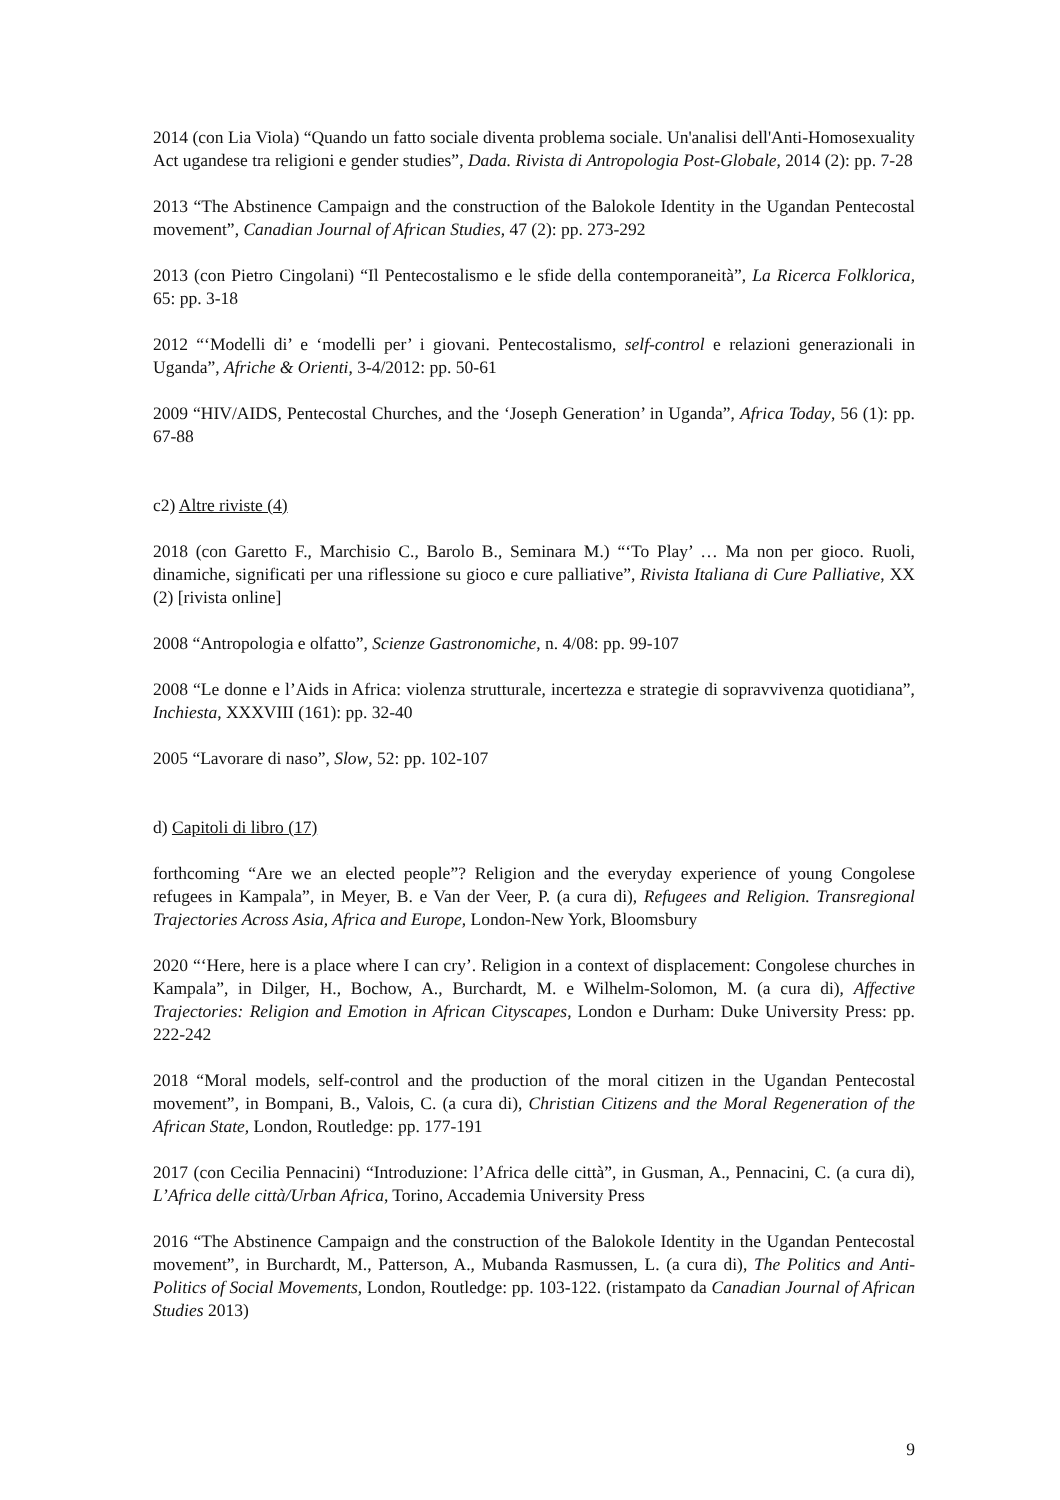2014 (con Lia Viola) “Quando un fatto sociale diventa problema sociale. Un'analisi dell'Anti-Homosexuality Act ugandese tra religioni e gender studies”, Dada. Rivista di Antropologia Post-Globale, 2014 (2): pp. 7-28
2013 “The Abstinence Campaign and the construction of the Balokole Identity in the Ugandan Pentecostal movement”, Canadian Journal of African Studies, 47 (2): pp. 273-292
2013 (con Pietro Cingolani) “Il Pentecostalismo e le sfide della contemporaneità”, La Ricerca Folklorica, 65: pp. 3-18
2012 “‘Modelli di’ e ‘modelli per’ i giovani. Pentecostalismo, self-control e relazioni generazionali in Uganda”, Afriche & Orienti, 3-4/2012: pp. 50-61
2009 “HIV/AIDS, Pentecostal Churches, and the ‘Joseph Generation’ in Uganda”, Africa Today, 56 (1): pp. 67-88
c2) Altre riviste (4)
2018 (con Garetto F., Marchisio C., Barolo B., Seminara M.) “‘To Play’ … Ma non per gioco. Ruoli, dinamiche, significati per una riflessione su gioco e cure palliative”, Rivista Italiana di Cure Palliative, XX (2) [rivista online]
2008 “Antropologia e olfatto”, Scienze Gastronomiche, n. 4/08: pp. 99-107
2008 “Le donne e l’Aids in Africa: violenza strutturale, incertezza e strategie di sopravvivenza quotidiana”, Inchiesta, XXXVIII (161): pp. 32-40
2005 “Lavorare di naso”, Slow, 52: pp. 102-107
d) Capitoli di libro (17)
forthcoming “Are we an elected people”? Religion and the everyday experience of young Congolese refugees in Kampala”, in Meyer, B. e Van der Veer, P. (a cura di), Refugees and Religion. Transregional Trajectories Across Asia, Africa and Europe, London-New York, Bloomsbury
2020 “‘Here, here is a place where I can cry’. Religion in a context of displacement: Congolese churches in Kampala”, in Dilger, H., Bochow, A., Burchardt, M. e Wilhelm-Solomon, M. (a cura di), Affective Trajectories: Religion and Emotion in African Cityscapes, London e Durham: Duke University Press: pp. 222-242
2018 “Moral models, self-control and the production of the moral citizen in the Ugandan Pentecostal movement”, in Bompani, B., Valois, C. (a cura di), Christian Citizens and the Moral Regeneration of the African State, London, Routledge: pp. 177-191
2017 (con Cecilia Pennacini) “Introduzione: l’Africa delle città”, in Gusman, A., Pennacini, C. (a cura di), L’Africa delle città/Urban Africa, Torino, Accademia University Press
2016 “The Abstinence Campaign and the construction of the Balokole Identity in the Ugandan Pentecostal movement”, in Burchardt, M., Patterson, A., Mubanda Rasmussen, L. (a cura di), The Politics and Anti-Politics of Social Movements, London, Routledge: pp. 103-122. (ristampato da Canadian Journal of African Studies 2013)
9